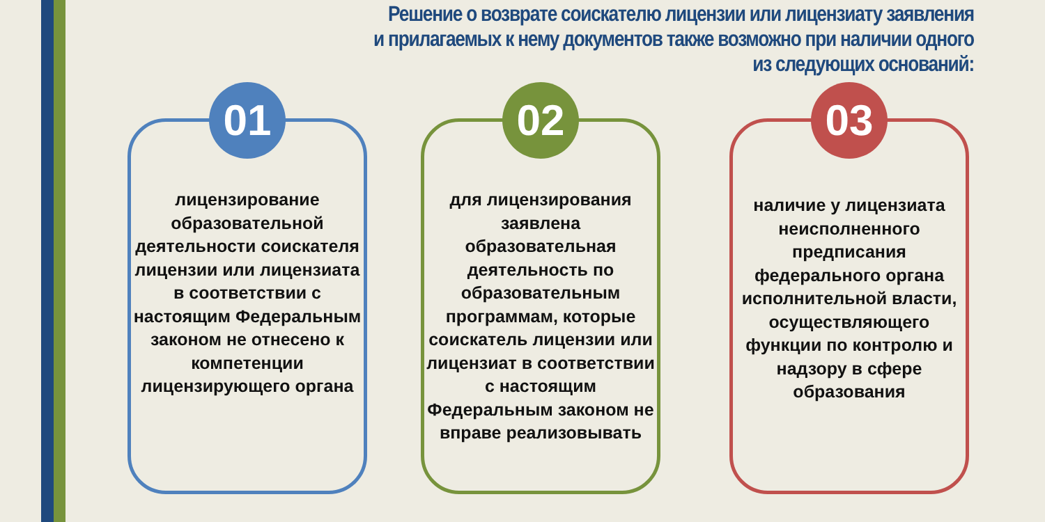Решение о возврате соискателю лицензии или лицензиату заявления
и прилагаемых к нему документов также возможно при наличии одного
из следующих оснований:
01
лицензирование образовательной деятельности соискателя лицензии или лицензиата в соответствии с настоящим Федеральным законом не отнесено к компетенции лицензирующего органа
02
для лицензирования заявлена образовательная деятельность по образовательным программам, которые соискатель лицензии или лицензиат в соответствии с настоящим Федеральным законом не вправе реализовывать
03
наличие у лицензиата неисполненного предписания федерального органа исполнительной власти, осуществляющего функции по контролю и надзору в сфере образования